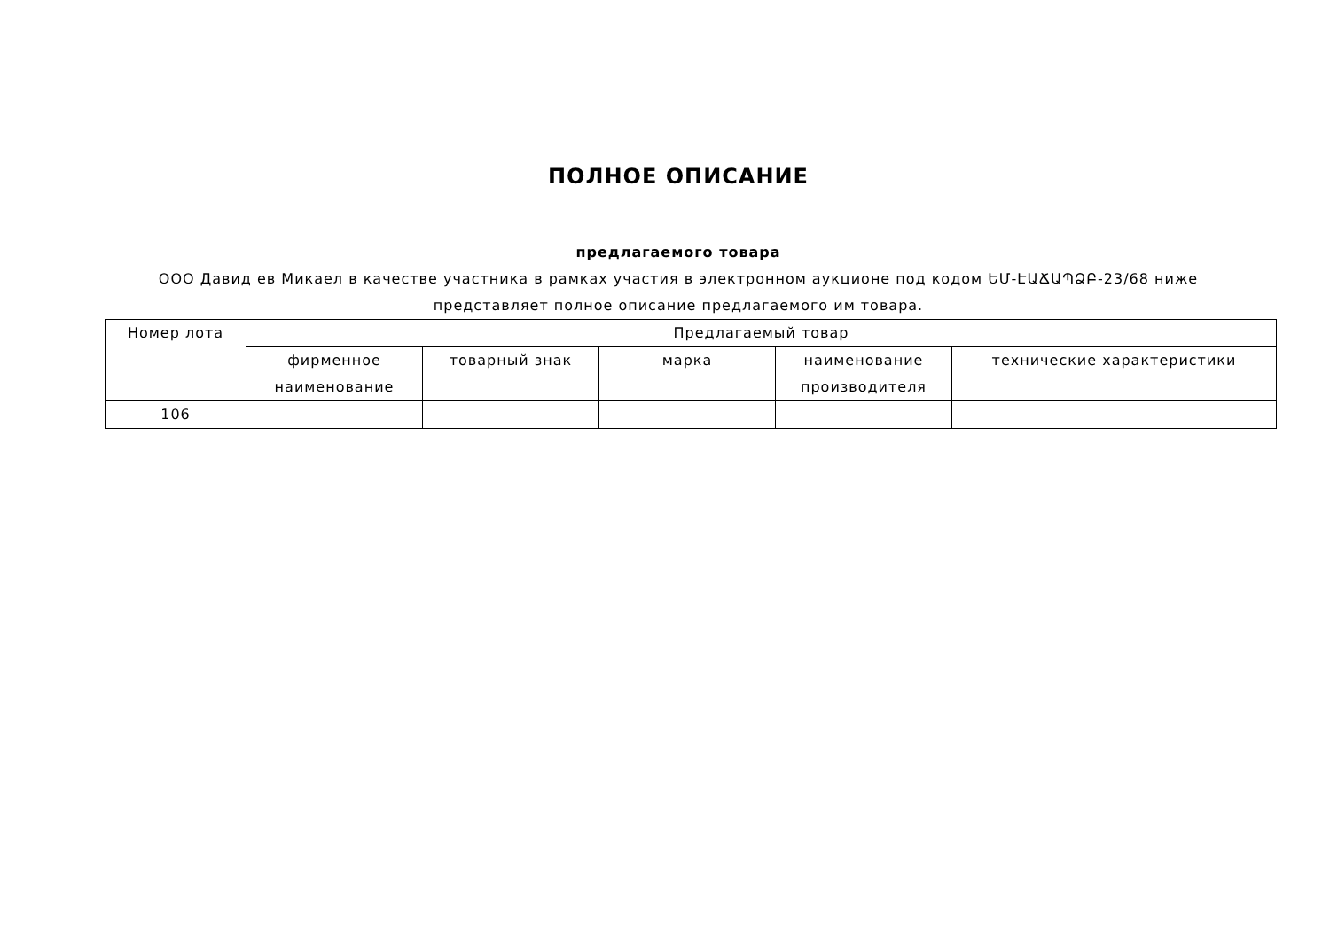ПОЛНОЕ ОПИСАНИЕ
предлагаемого товара
ООО Давид ев Микаел в качестве участника в рамках участия в электронном аукционе под кодом ԵՄ-ԷԱՃԱՊՁԲ-23/68 ниже представляет полное описание предлагаемого им товара.
| Номер лота | Предлагаемый товар | | | | |
| --- | --- | --- | --- | --- | --- |
| | фирменное наименование | товарный знак | марка | наименование производителя | технические характеристики |
| 106 | | | | | |